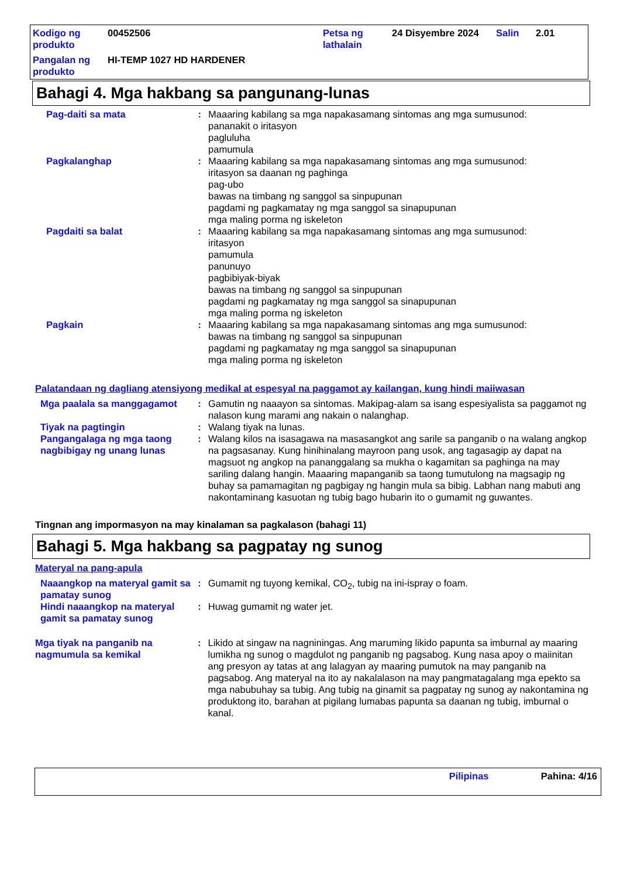| Kodigo ng produkto | 00452506 | Petsa ng lathalain | 24 Disyembre 2024 | Salin | 2.01 |
| Pangalan ng produkto | HI-TEMP 1027 HD HARDENER | | | | |
Bahagi 4. Mga hakbang sa pangunang-lunas
| Pag-daiti sa mata | : | Maaaring kabilang sa mga napakasamang sintomas ang mga sumusunod: pananakit o iritasyon pagluluha pamumula |
| Pagkalanghap | : | Maaaring kabilang sa mga napakasamang sintomas ang mga sumusunod: iritasyon sa daanan ng paghinga pag-ubo bawas na timbang ng sanggol sa sinpupunan pagdami ng pagkamatay ng mga sanggol sa sinapupunan mga maling porma ng iskeleton |
| Pagdaiti sa balat | : | Maaaring kabilang sa mga napakasamang sintomas ang mga sumusunod: iritasyon pamumula panunuyo pagbibiyak-biyak bawas na timbang ng sanggol sa sinpupunan pagdami ng pagkamatay ng mga sanggol sa sinapupunan mga maling porma ng iskeleton |
| Pagkain | : | Maaaring kabilang sa mga napakasamang sintomas ang mga sumusunod: bawas na timbang ng sanggol sa sinpupunan pagdami ng pagkamatay ng mga sanggol sa sinapupunan mga maling porma ng iskeleton |
Palatandaan ng dagliang atensiyong medikal at espesyal na paggamot ay kailangan, kung hindi maiiwasan
| Mga paalala sa manggagamot | : | Gamutin ng naaayon sa sintomas. Makipag-alam sa isang espesiyalista sa paggamot ng nalason kung marami ang nakain o nalanghap. |
| Tiyak na pagtingin | : | Walang tiyak na lunas. |
| Pangangalaga ng mga taong nagbibigay ng unang lunas | : | Walang kilos na isasagawa na masasangkot ang sarile sa panganib o na walang angkop na pagsasanay. Kung hinihinalang mayroon pang usok, ang tagasagip ay dapat na magsuot ng angkop na pananggalang sa mukha o kagamitan sa paghinga na may sariling dalang hangin. Maaaring mapanganib sa taong tumutulong na magsagip ng buhay sa pamamagitan ng pagbigay ng hangin mula sa bibig. Labhan nang mabuti ang nakontaminang kasuotan ng tubig bago hubarin ito o gumamit ng guwantes. |
Tingnan ang impormasyon na may kinalaman sa pagkalason (bahagi 11)
Bahagi 5. Mga hakbang sa pagpatay ng sunog
Materyal na pang-apula
| Naaangkop na materyal gamit sa pamatay sunog | : | Gumamit ng tuyong kemikal, CO<sub>2</sub>, tubig na ini-ispray o foam. |
| Hindi naaangkop na materyal gamit sa pamatay sunog | : | Huwag gumamit ng water jet. |
| Mga tiyak na panganib na nagmumula sa kemikal | : | Likido at singaw na nagniningas. Ang maruming likido papunta sa imburnal ay maaring lumikha ng sunog o magdulot ng panganib ng pagsabog. Kung nasa apoy o maiinitan ang presyon ay tatas at ang lalagyan ay maaring pumutok na may panganib na pagsabog. Ang materyal na ito ay nakalalason na may pangmatagalang mga epekto sa mga nabubuhay sa tubig. Ang tubig na ginamit sa pagpatay ng sunog ay nakontamina ng produktong ito, barahan at pigilang lumabas papunta sa daanan ng tubig, imburnal o kanal. |
Pilipinas Pahina: 4/16